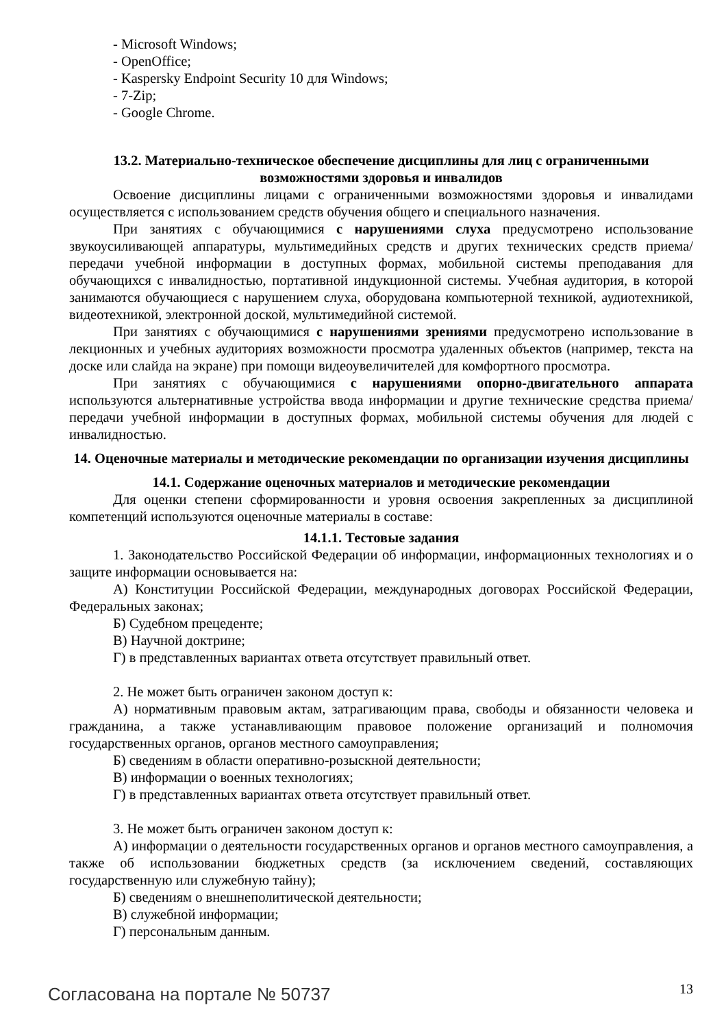- Microsoft Windows;
- OpenOffice;
- Kaspersky Endpoint Security 10 для Windows;
- 7-Zip;
- Google Chrome.
13.2. Материально-техническое обеспечение дисциплины для лиц с ограниченными возможностями здоровья и инвалидов
Освоение дисциплины лицами с ограниченными возможностями здоровья и инвалидами осуществляется с использованием средств обучения общего и специального назначения.
При занятиях с обучающимися с нарушениями слуха предусмотрено использование звукоусиливающей аппаратуры, мультимедийных средств и других технических средств приема/передачи учебной информации в доступных формах, мобильной системы преподавания для обучающихся с инвалидностью, портативной индукционной системы. Учебная аудитория, в которой занимаются обучающиеся с нарушением слуха, оборудована компьютерной техникой, аудиотехникой, видеотехникой, электронной доской, мультимедийной системой.
При занятиях с обучающимися с нарушениями зрениями предусмотрено использование в лекционных и учебных аудиториях возможности просмотра удаленных объектов (например, текста на доске или слайда на экране) при помощи видеоувеличителей для комфортного просмотра.
При занятиях с обучающимися с нарушениями опорно-двигательного аппарата используются альтернативные устройства ввода информации и другие технические средства приема/передачи учебной информации в доступных формах, мобильной системы обучения для людей с инвалидностью.
14. Оценочные материалы и методические рекомендации по организации изучения дисциплины
14.1. Содержание оценочных материалов и методические рекомендации
Для оценки степени сформированности и уровня освоения закрепленных за дисциплиной компетенций используются оценочные материалы в составе:
14.1.1. Тестовые задания
1. Законодательство Российской Федерации об информации, информационных технологиях и о защите информации основывается на:
А) Конституции Российской Федерации, международных договорах Российской Федерации, Федеральных законах;
Б) Судебном прецеденте;
В) Научной доктрине;
Г) в представленных вариантах ответа отсутствует правильный ответ.
2. Не может быть ограничен законом доступ к:
А) нормативным правовым актам, затрагивающим права, свободы и обязанности человека и гражданина, а также устанавливающим правовое положение организаций и полномочия государственных органов, органов местного самоуправления;
Б) сведениям в области оперативно-розыскной деятельности;
В) информации о военных технологиях;
Г) в представленных вариантах ответа отсутствует правильный ответ.
3. Не может быть ограничен законом доступ к:
А) информации о деятельности государственных органов и органов местного самоуправления, а также об использовании бюджетных средств (за исключением сведений, составляющих государственную или служебную тайну);
Б) сведениям о внешнеполитической деятельности;
В) служебной информации;
Г) персональным данным.
Согласована на портале № 50737 13